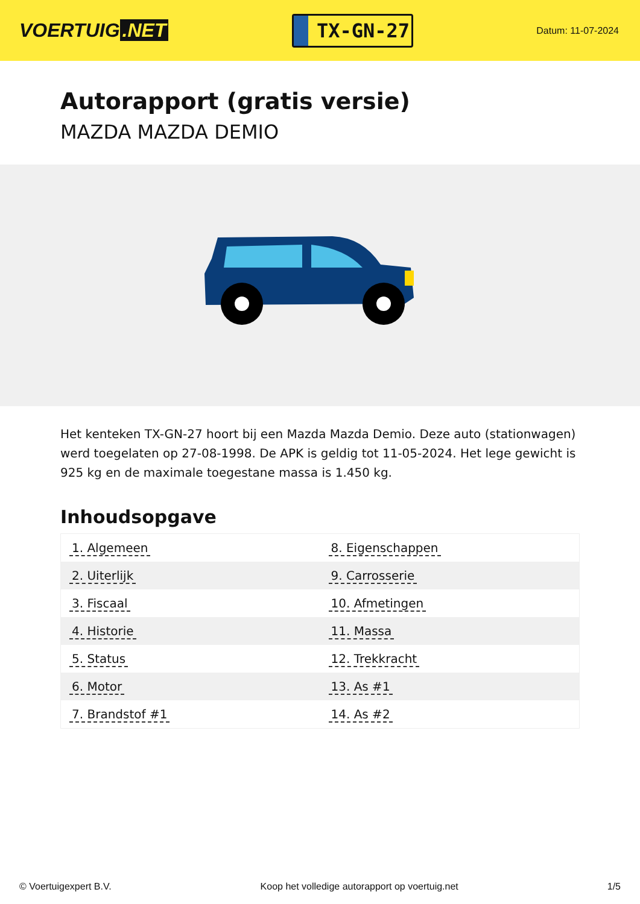VOERTUIG.NET
TX-GN-27
Datum: 11-07-2024
Autorapport (gratis versie)
MAZDA MAZDA DEMIO
Het kenteken TX-GN-27 hoort bij een Mazda Mazda Demio. Deze auto (stationwagen) werd toegelaten op 27-08-1998. De APK is geldig tot 11-05-2024. Het lege gewicht is 925 kg en de maximale toegestane massa is 1.450 kg.
Inhoudsopgave
| 1. Algemeen | 8. Eigenschappen |
| 2. Uiterlijk | 9. Carrosserie |
| 3. Fiscaal | 10. Afmetingen |
| 4. Historie | 11. Massa |
| 5. Status | 12. Trekkracht |
| 6. Motor | 13. As #1 |
| 7. Brandstof #1 | 14. As #2 |
© Voertuigexpert B.V. Koop het volledige autorapport op voertuig.net 1/5